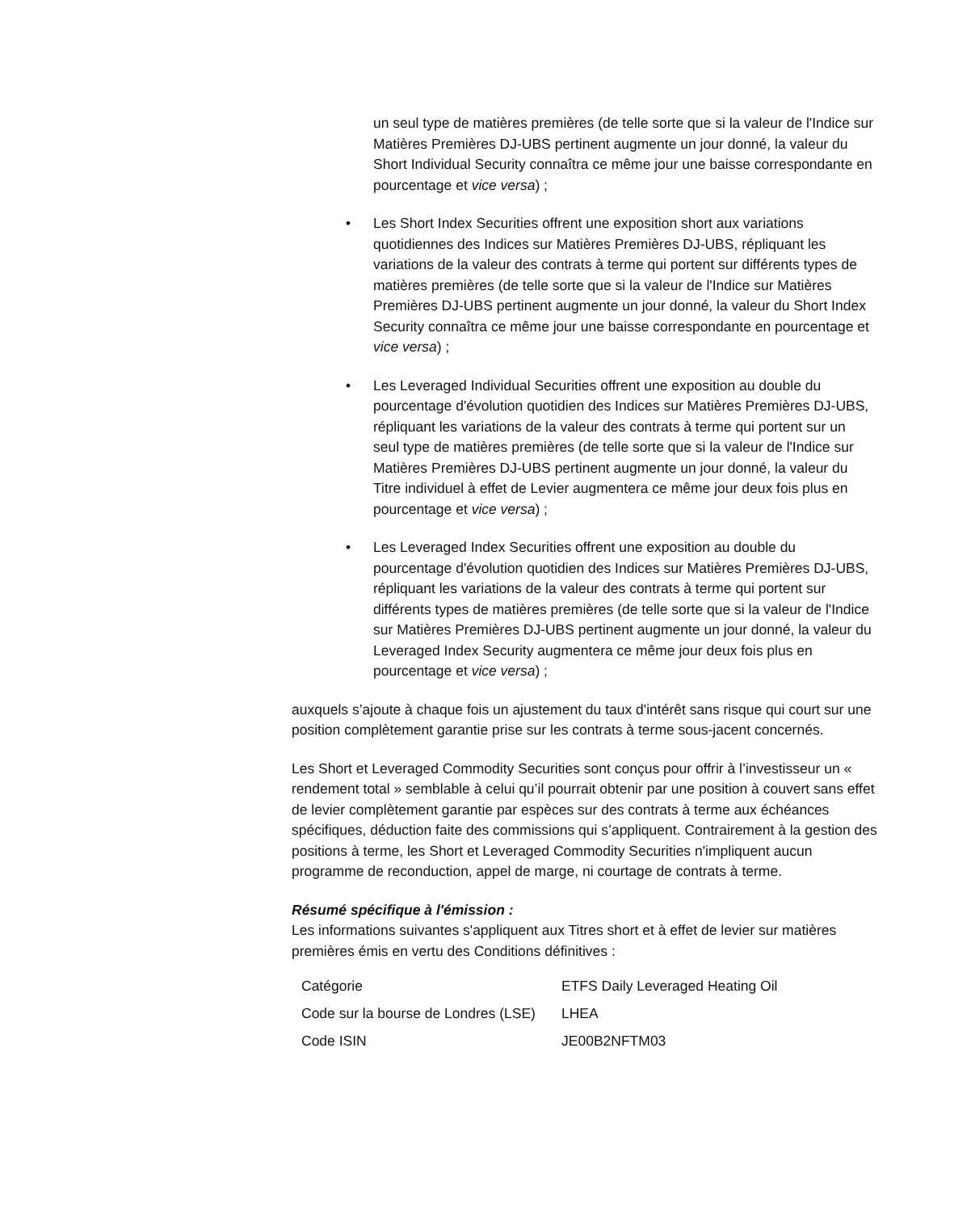un seul type de matières premières (de telle sorte que si la valeur de l'Indice sur Matières Premières DJ-UBS pertinent augmente un jour donné, la valeur du Short Individual Security connaîtra ce même jour une baisse correspondante en pourcentage et vice versa) ;
• Les Short Index Securities offrent une exposition short aux variations quotidiennes des Indices sur Matières Premières DJ-UBS, répliquant les variations de la valeur des contrats à terme qui portent sur différents types de matières premières (de telle sorte que si la valeur de l'Indice sur Matières Premières DJ-UBS pertinent augmente un jour donné, la valeur du Short Index Security connaîtra ce même jour une baisse correspondante en pourcentage et vice versa) ;
• Les Leveraged Individual Securities offrent une exposition au double du pourcentage d'évolution quotidien des Indices sur Matières Premières DJ-UBS, répliquant les variations de la valeur des contrats à terme qui portent sur un seul type de matières premières (de telle sorte que si la valeur de l'Indice sur Matières Premières DJ-UBS pertinent augmente un jour donné, la valeur du Titre individuel à effet de Levier augmentera ce même jour deux fois plus en pourcentage et vice versa) ;
• Les Leveraged Index Securities offrent une exposition au double du pourcentage d'évolution quotidien des Indices sur Matières Premières DJ-UBS, répliquant les variations de la valeur des contrats à terme qui portent sur différents types de matières premières (de telle sorte que si la valeur de l'Indice sur Matières Premières DJ-UBS pertinent augmente un jour donné, la valeur du Leveraged Index Security augmentera ce même jour deux fois plus en pourcentage et vice versa) ;
auxquels s’ajoute à chaque fois un ajustement du taux d'intérêt sans risque qui court sur une position complètement garantie prise sur les contrats à terme sous-jacent concernés.
Les Short et Leveraged Commodity Securities sont conçus pour offrir à l’investisseur un « rendement total » semblable à celui qu’il pourrait obtenir par une position à couvert sans effet de levier complètement garantie par espèces sur des contrats à terme aux échéances spécifiques, déduction faite des commissions qui s’appliquent. Contrairement à la gestion des positions à terme, les Short et Leveraged Commodity Securities n'impliquent aucun programme de reconduction, appel de marge, ni courtage de contrats à terme.
Résumé spécifique à l'émission :
Les informations suivantes s'appliquent aux Titres short et à effet de levier sur matières premières émis en vertu des Conditions définitives :
| Catégorie | ETFS Daily Leveraged Heating Oil |
| Code sur la bourse de Londres (LSE) | LHEA |
| Code ISIN | JE00B2NFTM03 |